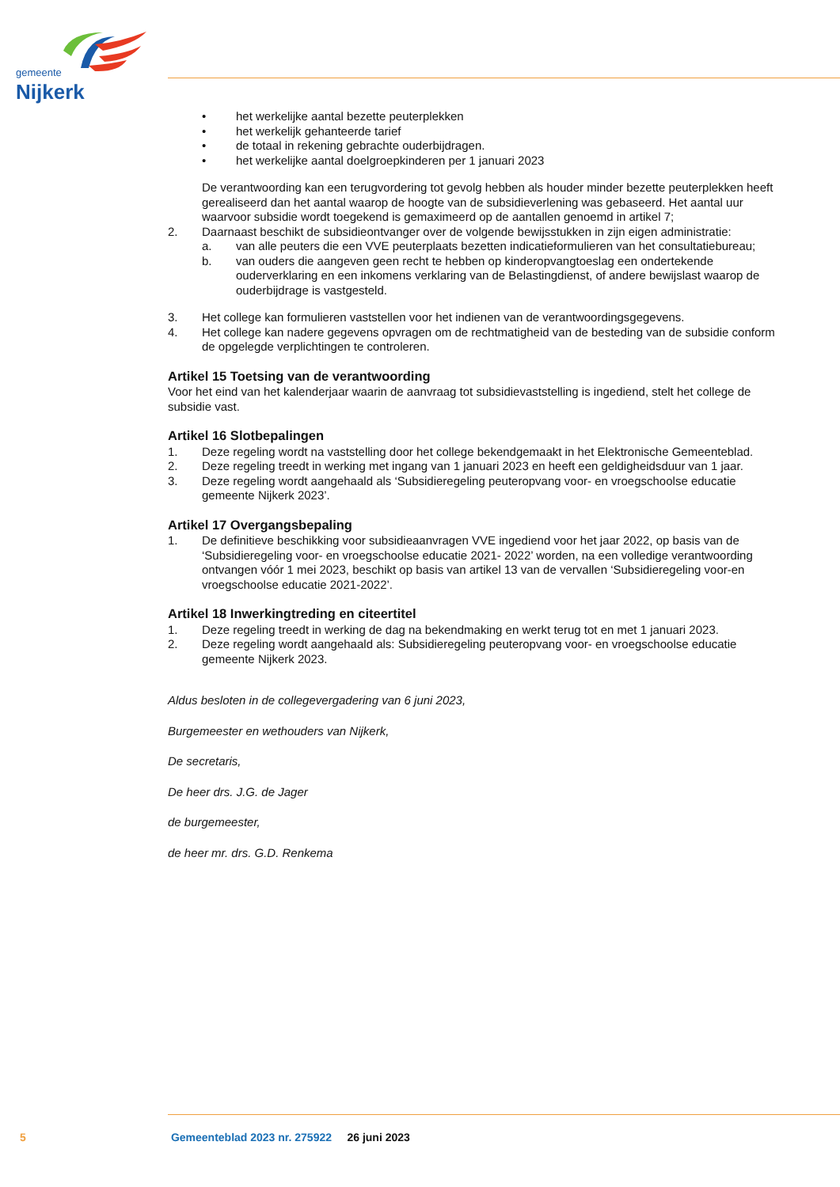gemeente
Nijkerk
• het werkelijke aantal bezette peuterplekken
• het werkelijk gehanteerde tarief
• de totaal in rekening gebrachte ouderbijdragen.
• het werkelijke aantal doelgroepkinderen per 1 januari 2023
De verantwoording kan een terugvordering tot gevolg hebben als houder minder bezette peuterplekken heeft gerealiseerd dan het aantal waarop de hoogte van de subsidieverlening was gebaseerd. Het aantal uur waarvoor subsidie wordt toegekend is gemaximeerd op de aantallen genoemd in artikel 7;
2. Daarnaast beschikt de subsidieontvanger over de volgende bewijsstukken in zijn eigen administratie:
a. van alle peuters die een VVE peuterplaats bezetten indicatieformulieren van het consultatiebureau;
b. van ouders die aangeven geen recht te hebben op kinderopvangtoeslag een ondertekende ouderverklaring en een inkomens verklaring van de Belastingdienst, of andere bewijslast waarop de ouderbijdrage is vastgesteld.
3. Het college kan formulieren vaststellen voor het indienen van de verantwoordingsgegevens.
4. Het college kan nadere gegevens opvragen om de rechtmatigheid van de besteding van de subsidie conform de opgelegde verplichtingen te controleren.
Artikel 15 Toetsing van de verantwoording
Voor het eind van het kalenderjaar waarin de aanvraag tot subsidievaststelling is ingediend, stelt het college de subsidie vast.
Artikel 16 Slotbepalingen
1. Deze regeling wordt na vaststelling door het college bekendgemaakt in het Elektronische Gemeenteblad.
2. Deze regeling treedt in werking met ingang van 1 januari 2023 en heeft een geldigheidsduur van 1 jaar.
3. Deze regeling wordt aangehaald als ‘Subsidieregeling peuteropvang voor- en vroegschoolse educatie gemeente Nijkerk 2023’.
Artikel 17 Overgangsbepaling
1. De definitieve beschikking voor subsidieaanvragen VVE ingediend voor het jaar 2022, op basis van de ‘Subsidieregeling voor- en vroegschoolse educatie 2021- 2022’ worden, na een volledige verantwoording ontvangen vóór 1 mei 2023, beschikt op basis van artikel 13 van de vervallen ‘Subsidieregeling voor-en vroegschoolse educatie 2021-2022’.
Artikel 18 Inwerkingtreding en citeertitel
1. Deze regeling treedt in werking de dag na bekendmaking en werkt terug tot en met 1 januari 2023.
2. Deze regeling wordt aangehaald als: Subsidieregeling peuteropvang voor- en vroegschoolse educatie gemeente Nijkerk 2023.
Aldus besloten in de collegevergadering van 6 juni 2023,
Burgemeester en wethouders van Nijkerk,
De secretaris,
De heer drs. J.G. de Jager
de burgemeester,
de heer mr. drs. G.D. Renkema
5 Gemeenteblad 2023 nr. 275922 26 juni 2023